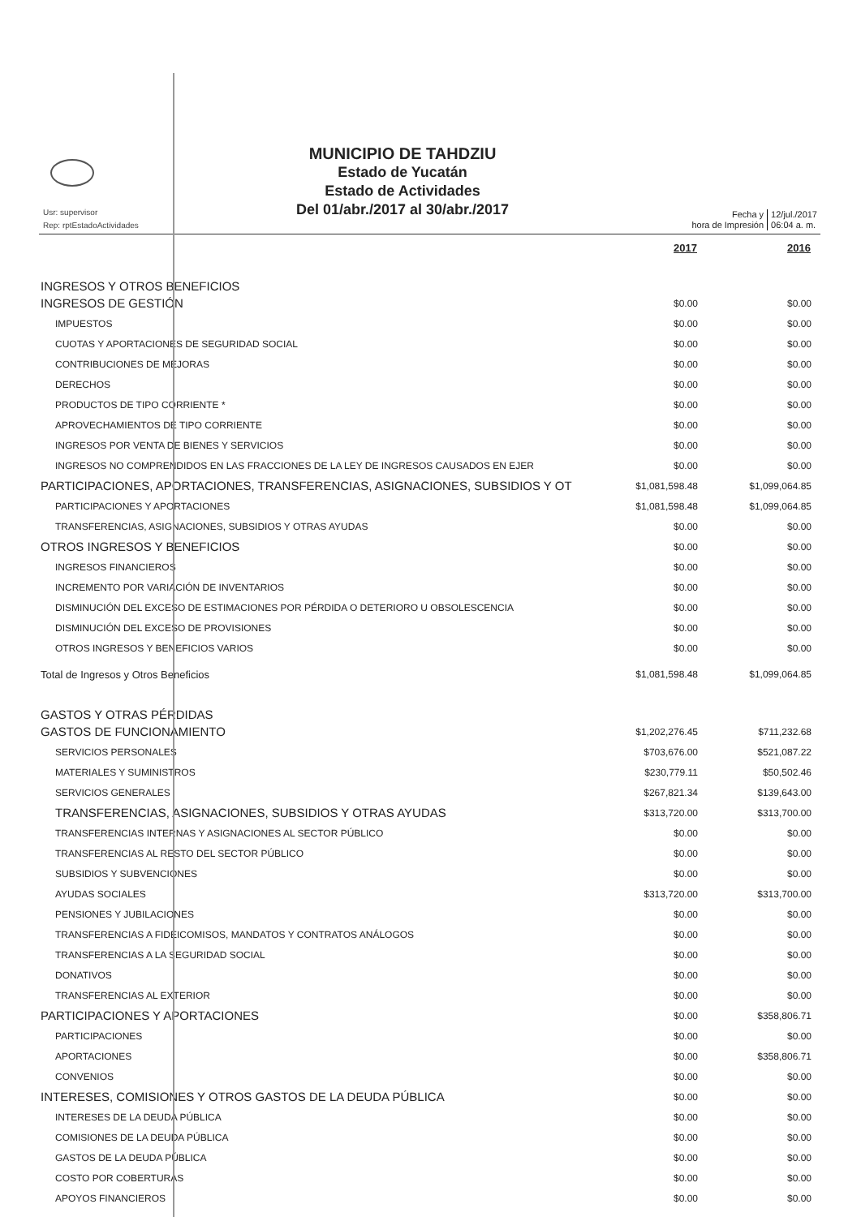Usr: supervisor
Rep: rptEstadoActividades
MUNICIPIO DE TAHDZIU
Estado de Yucatán
Estado de Actividades
Del 01/abr./2017 al 30/abr./2017
Fecha y
hora de Impresión
12/jul./2017
06:04 a. m.
| | 2017 | 2016 |
| INGRESOS Y OTROS BENEFICIOS | | |
| INGRESOS DE GESTIÓN | $0.00 | $0.00 |
| IMPUESTOS | $0.00 | $0.00 |
| CUOTAS Y APORTACIONES DE SEGURIDAD SOCIAL | $0.00 | $0.00 |
| CONTRIBUCIONES DE MEJORAS | $0.00 | $0.00 |
| DERECHOS | $0.00 | $0.00 |
| PRODUCTOS DE TIPO CORRIENTE * | $0.00 | $0.00 |
| APROVECHAMIENTOS DE TIPO CORRIENTE | $0.00 | $0.00 |
| INGRESOS POR VENTA DE BIENES Y SERVICIOS | $0.00 | $0.00 |
| INGRESOS NO COMPRENDIDOS EN LAS FRACCIONES DE LA LEY DE INGRESOS CAUSADOS EN EJER | $0.00 | $0.00 |
| PARTICIPACIONES, APORTACIONES, TRANSFERENCIAS, ASIGNACIONES, SUBSIDIOS Y OT | $1,081,598.48 | $1,099,064.85 |
| PARTICIPACIONES Y APORTACIONES | $1,081,598.48 | $1,099,064.85 |
| TRANSFERENCIAS, ASIGNACIONES, SUBSIDIOS Y OTRAS AYUDAS | $0.00 | $0.00 |
| OTROS INGRESOS Y BENEFICIOS | $0.00 | $0.00 |
| INGRESOS FINANCIEROS | $0.00 | $0.00 |
| INCREMENTO POR VARIACIÓN DE INVENTARIOS | $0.00 | $0.00 |
| DISMINUCIÓN DEL EXCESO DE ESTIMACIONES POR PÉRDIDA O DETERIORO U OBSOLESCENCIA | $0.00 | $0.00 |
| DISMINUCIÓN DEL EXCESO DE PROVISIONES | $0.00 | $0.00 |
| OTROS INGRESOS Y BENEFICIOS VARIOS | $0.00 | $0.00 |
| Total de Ingresos y Otros Beneficios | $1,081,598.48 | $1,099,064.85 |
| GASTOS Y OTRAS PÉRDIDAS | | |
| GASTOS DE FUNCIONAMIENTO | $1,202,276.45 | $711,232.68 |
| SERVICIOS PERSONALES | $703,676.00 | $521,087.22 |
| MATERIALES Y SUMINISTROS | $230,779.11 | $50,502.46 |
| SERVICIOS GENERALES | $267,821.34 | $139,643.00 |
| TRANSFERENCIAS, ASIGNACIONES, SUBSIDIOS Y OTRAS AYUDAS | $313,720.00 | $313,700.00 |
| TRANSFERENCIAS INTERNAS Y ASIGNACIONES AL SECTOR PÚBLICO | $0.00 | $0.00 |
| TRANSFERENCIAS AL RESTO DEL SECTOR PÚBLICO | $0.00 | $0.00 |
| SUBSIDIOS Y SUBVENCIONES | $0.00 | $0.00 |
| AYUDAS SOCIALES | $313,720.00 | $313,700.00 |
| PENSIONES Y JUBILACIONES | $0.00 | $0.00 |
| TRANSFERENCIAS A FIDEICOMISOS, MANDATOS Y CONTRATOS ANÁLOGOS | $0.00 | $0.00 |
| TRANSFERENCIAS A LA SEGURIDAD SOCIAL | $0.00 | $0.00 |
| DONATIVOS | $0.00 | $0.00 |
| TRANSFERENCIAS AL EXTERIOR | $0.00 | $0.00 |
| PARTICIPACIONES Y APORTACIONES | $0.00 | $358,806.71 |
| PARTICIPACIONES | $0.00 | $0.00 |
| APORTACIONES | $0.00 | $358,806.71 |
| CONVENIOS | $0.00 | $0.00 |
| INTERESES, COMISIONES Y OTROS GASTOS DE LA DEUDA PÚBLICA | $0.00 | $0.00 |
| INTERESES DE LA DEUDA PÚBLICA | $0.00 | $0.00 |
| COMISIONES DE LA DEUDA PÚBLICA | $0.00 | $0.00 |
| GASTOS DE LA DEUDA PÚBLICA | $0.00 | $0.00 |
| COSTO POR COBERTURAS | $0.00 | $0.00 |
| APOYOS FINANCIEROS | $0.00 | $0.00 |